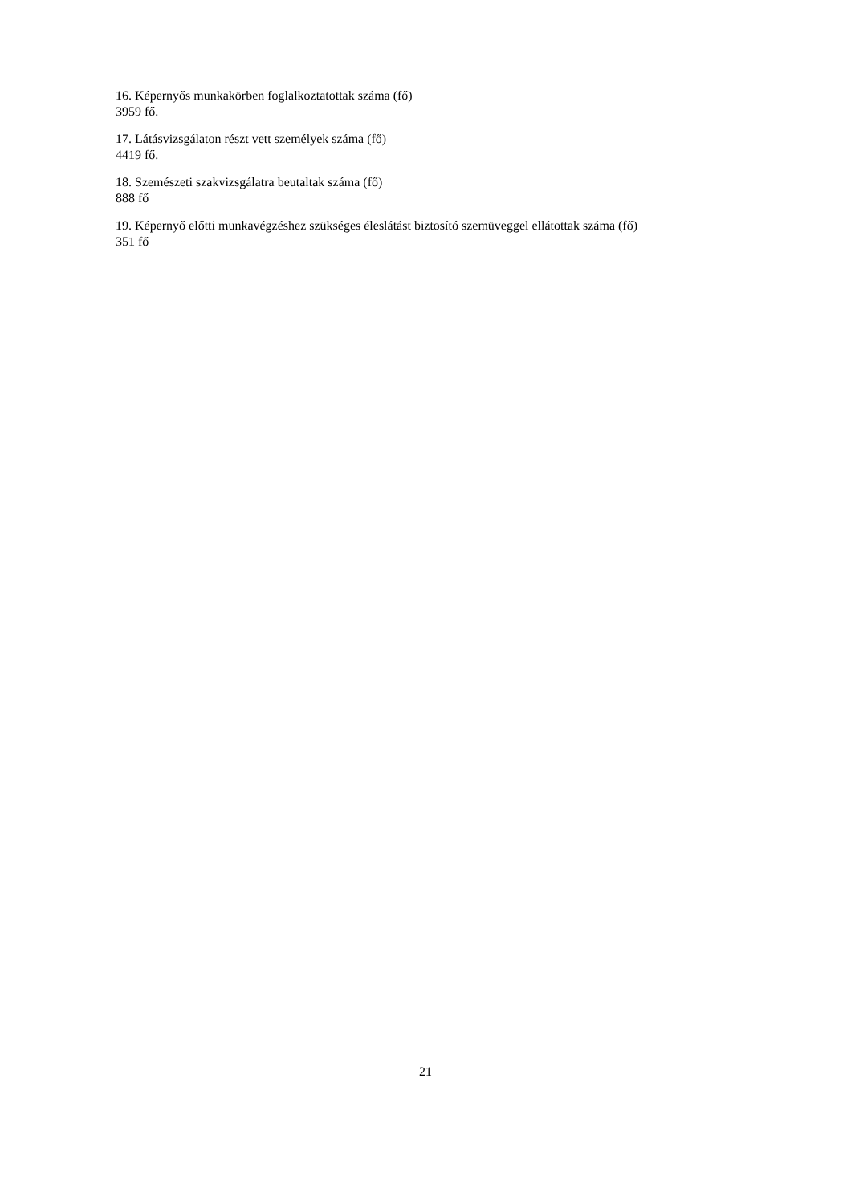16. Képernyős munkakörben foglalkoztatottak száma (fő)
3959 fő.
17. Látásvizsgálaton részt vett személyek száma (fő)
4419 fő.
18. Szemészeti szakvizsgálatra beutaltak száma (fő)
888 fő
19. Képernyő előtti munkavégzéshez szükséges éleslátást biztosító szemüveggel ellátottak száma (fő)
351 fő
21